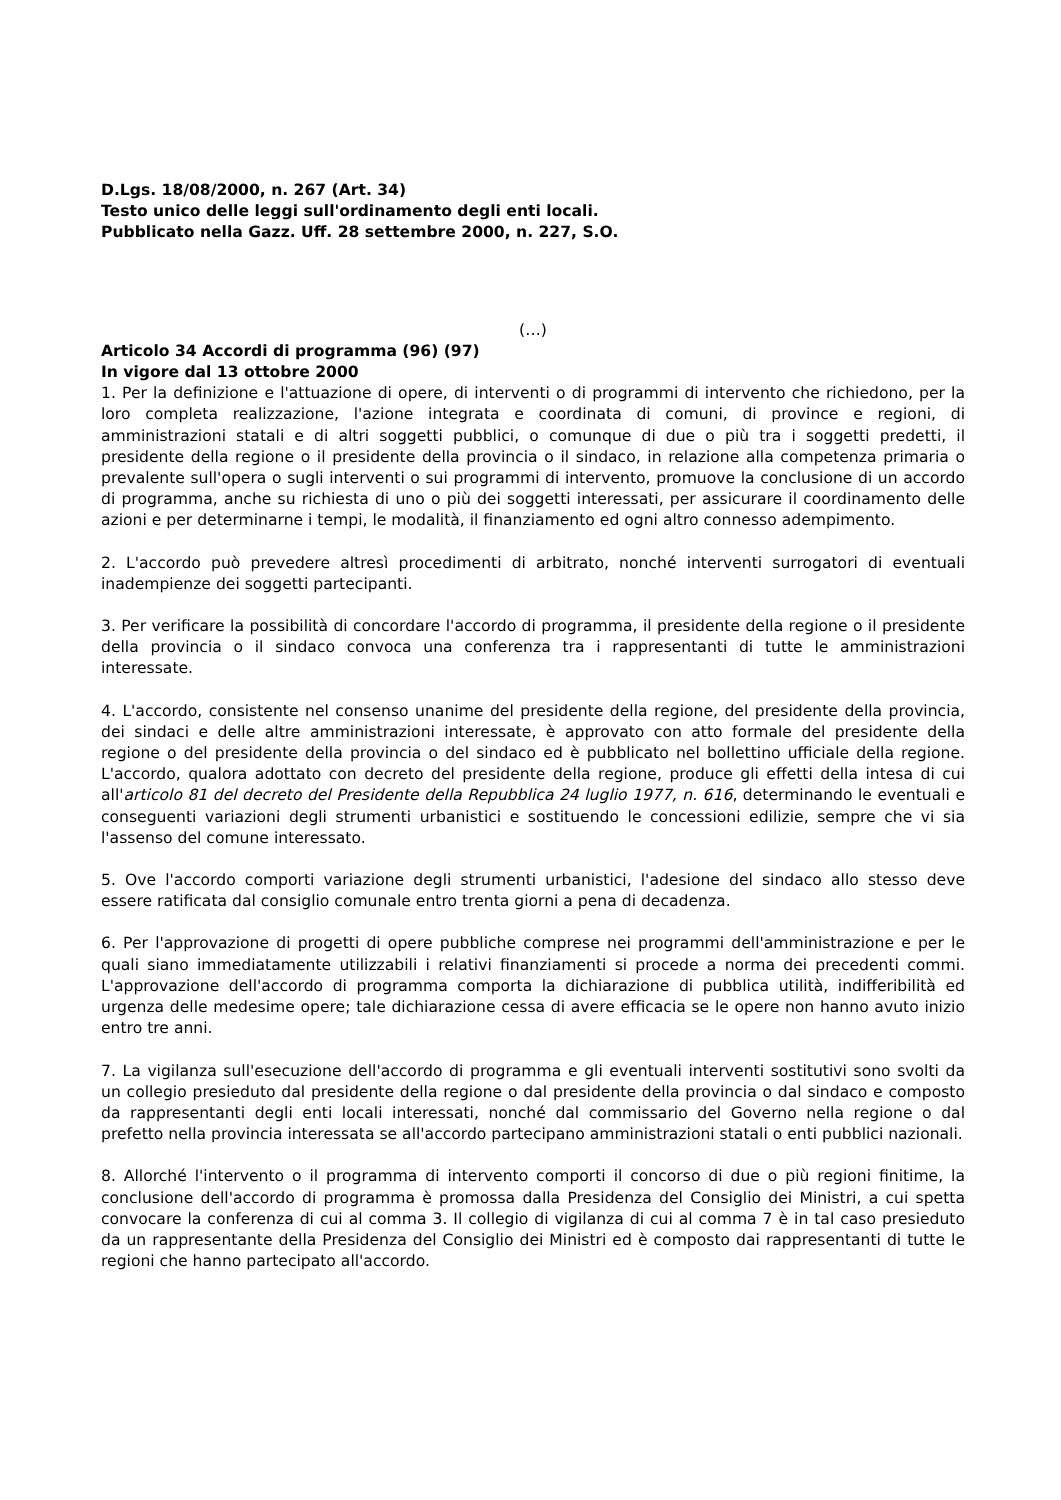D.Lgs. 18/08/2000, n. 267 (Art. 34)
Testo unico delle leggi sull'ordinamento degli enti locali.
Pubblicato nella Gazz. Uff. 28 settembre 2000, n. 227, S.O.
(…)
Articolo 34 Accordi di programma (96) (97)
In vigore dal 13 ottobre 2000
1. Per la definizione e l'attuazione di opere, di interventi o di programmi di intervento che richiedono, per la loro completa realizzazione, l'azione integrata e coordinata di comuni, di province e regioni, di amministrazioni statali e di altri soggetti pubblici, o comunque di due o più tra i soggetti predetti, il presidente della regione o il presidente della provincia o il sindaco, in relazione alla competenza primaria o prevalente sull'opera o sugli interventi o sui programmi di intervento, promuove la conclusione di un accordo di programma, anche su richiesta di uno o più dei soggetti interessati, per assicurare il coordinamento delle azioni e per determinarne i tempi, le modalità, il finanziamento ed ogni altro connesso adempimento.
2. L'accordo può prevedere altresì procedimenti di arbitrato, nonché interventi surrogatori di eventuali inadempienze dei soggetti partecipanti.
3. Per verificare la possibilità di concordare l'accordo di programma, il presidente della regione o il presidente della provincia o il sindaco convoca una conferenza tra i rappresentanti di tutte le amministrazioni interessate.
4. L'accordo, consistente nel consenso unanime del presidente della regione, del presidente della provincia, dei sindaci e delle altre amministrazioni interessate, è approvato con atto formale del presidente della regione o del presidente della provincia o del sindaco ed è pubblicato nel bollettino ufficiale della regione. L'accordo, qualora adottato con decreto del presidente della regione, produce gli effetti della intesa di cui all'articolo 81 del decreto del Presidente della Repubblica 24 luglio 1977, n. 616, determinando le eventuali e conseguenti variazioni degli strumenti urbanistici e sostituendo le concessioni edilizie, sempre che vi sia l'assenso del comune interessato.
5. Ove l'accordo comporti variazione degli strumenti urbanistici, l'adesione del sindaco allo stesso deve essere ratificata dal consiglio comunale entro trenta giorni a pena di decadenza.
6. Per l'approvazione di progetti di opere pubbliche comprese nei programmi dell'amministrazione e per le quali siano immediatamente utilizzabili i relativi finanziamenti si procede a norma dei precedenti commi. L'approvazione dell'accordo di programma comporta la dichiarazione di pubblica utilità, indifferibilità ed urgenza delle medesime opere; tale dichiarazione cessa di avere efficacia se le opere non hanno avuto inizio entro tre anni.
7. La vigilanza sull'esecuzione dell'accordo di programma e gli eventuali interventi sostitutivi sono svolti da un collegio presieduto dal presidente della regione o dal presidente della provincia o dal sindaco e composto da rappresentanti degli enti locali interessati, nonché dal commissario del Governo nella regione o dal prefetto nella provincia interessata se all'accordo partecipano amministrazioni statali o enti pubblici nazionali.
8. Allorché l'intervento o il programma di intervento comporti il concorso di due o più regioni finitime, la conclusione dell'accordo di programma è promossa dalla Presidenza del Consiglio dei Ministri, a cui spetta convocare la conferenza di cui al comma 3. Il collegio di vigilanza di cui al comma 7 è in tal caso presieduto da un rappresentante della Presidenza del Consiglio dei Ministri ed è composto dai rappresentanti di tutte le regioni che hanno partecipato all'accordo.